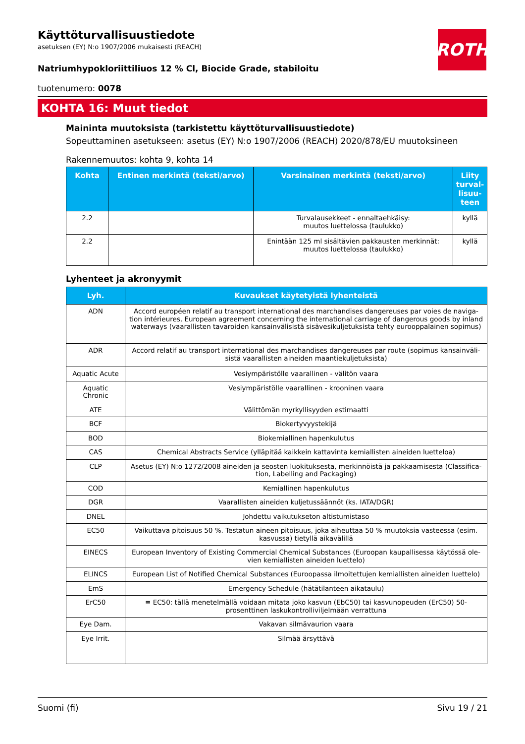ROTH
Käyttöturvallisuustiedote
asetuksen (EY) N:o 1907/2006 mukaisesti (REACH)
Natriumhypokloriittiliuos 12 % Cl, Biocide Grade, stabiloitu
tuotenumero: 0078
KOHTA 16: Muut tiedot
Maininta muutoksista (tarkistettu käyttöturvallisuustiedote)
Sopeuttaminen asetukseen: asetus (EY) N:o 1907/2006 (REACH) 2020/878/EU muutoksineen
Rakennemuutos: kohta 9, kohta 14
| Kohta | Entinen merkintä (teksti/arvo) | Varsinainen merkintä (teksti/arvo) | Liity turval­lisuu­teen |
| --- | --- | --- | --- |
| 2.2 | | Turvalausekkeet - ennaltaehkäisy: muutos luettelossa (taulukko) | kyllä |
| 2.2 | | Enintään 125 ml sisältävien pakkausten merkin­nät: muutos luettelossa (taulukko) | kyllä |
Lyhenteet ja akronyymit
| Lyh. | Kuvaukset käytetyistä lyhenteistä |
| --- | --- |
| ADN | Accord européen relatif au transport international des marchandises dangereuses par voies de naviga­tion intérieures, European agreement concerning the international carriage of dangerous goods by in­land waterways (vaarallisten tavaroiden kansainvälisistä sisävesikuljetuksista tehty eurooppalainen sopi­mus) |
| ADR | Accord relatif au transport international des marchandises dangereuses par route (sopimus kansainväli­sistä vaarallisten aineiden maantiekuljetuksista) |
| Aquatic Acute | Vesiympäristölle vaarallinen - välitön vaara |
| Aquatic Chronic | Vesiympäristölle vaarallinen - krooninen vaara |
| ATE | Välittömän myrkyllisyyden estimaatti |
| BCF | Biokertyvyystekijä |
| BOD | Biokemiallinen hapenkulutus |
| CAS | Chemical Abstracts Service (ylläpitää kaikkein kattavinta kemiallisten aineiden luetteloa) |
| CLP | Asetus (EY) N:o 1272/2008 aineiden ja seosten luokituksesta, merkinnöistä ja pakkaamisesta (Classifica­tion, Labelling and Packaging) |
| COD | Kemiallinen hapenkulutus |
| DGR | Vaarallisten aineiden kuljetussäännöt (ks. IATA/DGR) |
| DNEL | Johdettu vaikutukseton altistumistaso |
| EC50 | Vaikuttava pitoisuus 50 %. Testatun aineen pitoisuus, joka aiheuttaa 50 % muutoksia vasteessa (esim. kas­vussa) tietyllä aikavälillä |
| EINECS | European Inventory of Existing Commercial Chemical Substances (Euroopan kaupallisessa käytössä ole­vien kemiallisten aineiden luettelo) |
| ELINCS | European List of Notified Chemical Substances (Euroopassa ilmoitettujen kemiallisten aineiden luettelo) |
| EmS | Emergency Schedule (hätätilanteen aikataulu) |
| ErC50 | ≡ EC50: tällä menetelmällä voidaan mitata joko kasvun (EbC50) tai kasvunopeuden (ErC50) 50-prosentti­nen laskukontrolliviljelmään verrattuna |
| Eye Dam. | Vakavan silmävaurion vaara |
| Eye Irrit. | Silmää ärsyttävä |
Suomi (fi) Sivu 19 / 21